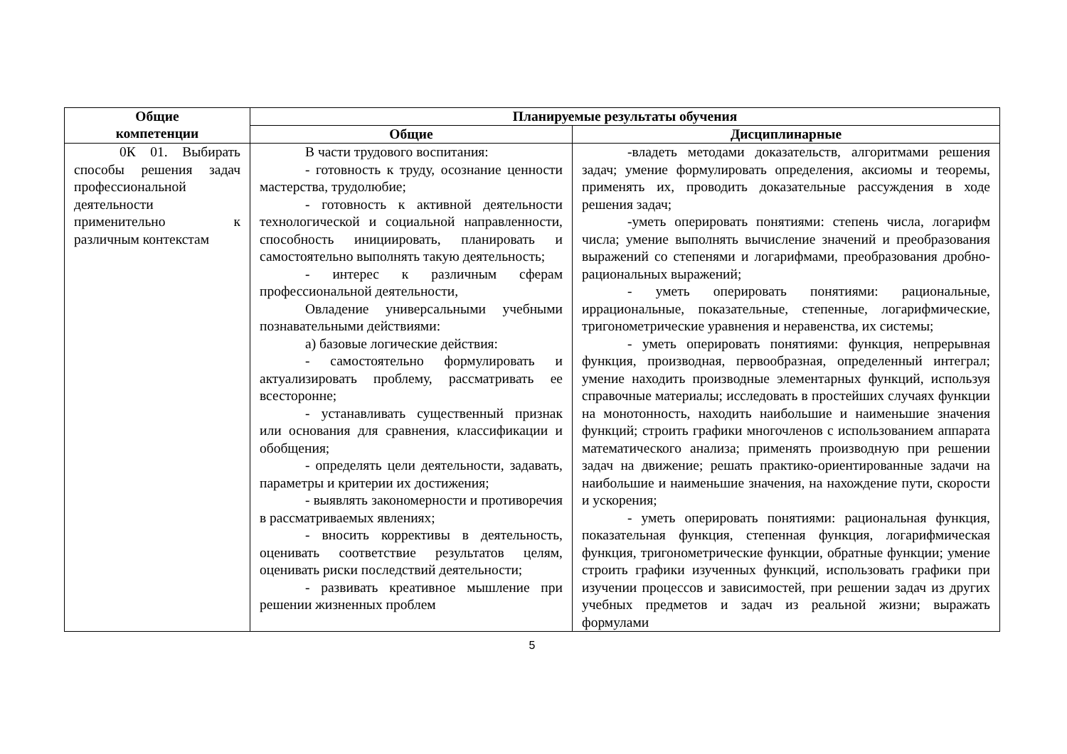| Общие компетенции | Планируемые результаты обучения | |
| --- | --- | --- |
| | Общие | Дисциплинарные |
| 0К 01. Выбирать способы решения задач профессиональной деятельности применительно к различным контекстам | В части трудового воспитания: - готовность к труду, осознание ценности мастерства, трудолюбие; - готовность к активной деятельности технологической и социальной направленности, способность инициировать, планировать и самостоятельно выполнять такую деятельность; - интерес к различным сферам профессиональной деятельности, Овладение универсальными учебными познавательными действиями: а) базовые логические действия: - самостоятельно формулировать и актуализировать проблему, рассматривать ее всесторонне; - устанавливать существенный признак или основания для сравнения, классификации и обобщения; - определять цели деятельности, задавать, параметры и критерии их достижения; - выявлять закономерности и противоречия в рассматриваемых явлениях; - вносить коррективы в деятельность, оценивать соответствие результатов целям, оценивать риски последствий деятельности; - развивать креативное мышление при решении жизненных проблем | -владеть методами доказательств, алгоритмами решения задач; умение формулировать определения, аксиомы и теоремы, применять их, проводить доказательные рассуждения в ходе решения задач; -уметь оперировать понятиями: степень числа, логарифм числа; умение выполнять вычисление значений и преобразования выражений со степенями и логарифмами, преобразования дробно-рациональных выражений; - уметь оперировать понятиями: рациональные, иррациональные, показательные, степенные, логарифмические, тригонометрические уравнения и неравенства, их системы; - уметь оперировать понятиями: функция, непрерывная функция, производная, первообразная, определенный интеграл; умение находить производные элементарных функций, используя справочные материалы; исследовать в простейших случаях функции на монотонность, находить наибольшие и наименьшие значения функций; строить графики многочленов с использованием аппарата математического анализа; применять производную при решении задач на движение; решать практико-ориентированные задачи на наибольшие и наименьшие значения, на нахождение пути, скорости и ускорения; - уметь оперировать понятиями: рациональная функция, показательная функция, степенная функция, логарифмическая функция, тригонометрические функции, обратные функции; умение строить графики изученных функций, использовать графики при изучении процессов и зависимостей, при решении задач из других учебных предметов и задач из реальной жизни; выражать формулами |
5